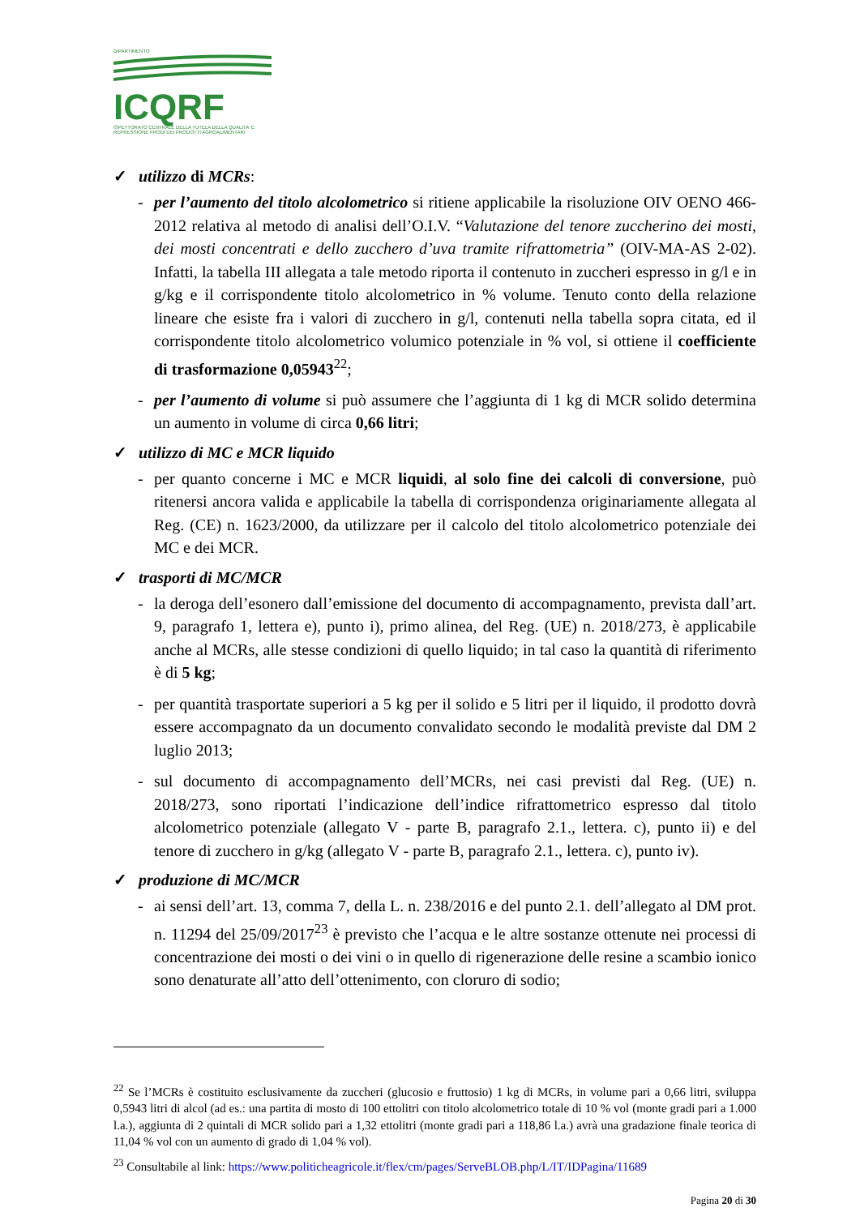DIPARTIMENTO
ICQRF
ISPETTORATO CENTRALE DELLA TUTELA DELLA QUALITA' E REPRESSIONE FRODI DEI PRODOTTI AGROALIMENTARI
✓ utilizzo di MCRs:
- per l’aumento del titolo alcolometrico si ritiene applicabile la risoluzione OIV OENO 466-2012 relativa al metodo di analisi dell’O.I.V. “Valutazione del tenore zuccherino dei mosti, dei mosti concentrati e dello zucchero d’uva tramite rifrattometria” (OIV-MA-AS 2-02). Infatti, la tabella III allegata a tale metodo riporta il contenuto in zuccheri espresso in g/l e in g/kg e il corrispondente titolo alcolometrico in % volume. Tenuto conto della relazione lineare che esiste fra i valori di zucchero in g/l, contenuti nella tabella sopra citata, ed il corrispondente titolo alcolometrico volumico potenziale in % vol, si ottiene il coefficiente di trasformazione 0,05943<sup>22</sup>;
- per l’aumento di volume si può assumere che l’aggiunta di 1 kg di MCR solido determina un aumento in volume di circa 0,66 litri;
✓ utilizzo di MC e MCR liquido
- per quanto concerne i MC e MCR liquidi, al solo fine dei calcoli di conversione, può ritenersi ancora valida e applicabile la tabella di corrispondenza originariamente allegata al Reg. (CE) n. 1623/2000, da utilizzare per il calcolo del titolo alcolometrico potenziale dei MC e dei MCR.
✓ trasporti di MC/MCR
- la deroga dell’esonero dall’emissione del documento di accompagnamento, prevista dall’art. 9, paragrafo 1, lettera e), punto i), primo alinea, del Reg. (UE) n. 2018/273, è applicabile anche al MCRs, alle stesse condizioni di quello liquido; in tal caso la quantità di riferimento è di 5 kg;
- per quantità trasportate superiori a 5 kg per il solido e 5 litri per il liquido, il prodotto dovrà essere accompagnato da un documento convalidato secondo le modalità previste dal DM 2 luglio 2013;
- sul documento di accompagnamento dell’MCRs, nei casi previsti dal Reg. (UE) n. 2018/273, sono riportati l’indicazione dell’indice rifrattometrico espresso dal titolo alcolometrico potenziale (allegato V - parte B, paragrafo 2.1., lettera. c), punto ii) e del tenore di zucchero in g/kg (allegato V - parte B, paragrafo 2.1., lettera. c), punto iv).
✓ produzione di MC/MCR
- ai sensi dell’art. 13, comma 7, della L. n. 238/2016 e del punto 2.1. dell’allegato al DM prot. n. 11294 del 25/09/2017<sup>23</sup> è previsto che l’acqua e le altre sostanze ottenute nei processi di concentrazione dei mosti o dei vini o in quello di rigenerazione delle resine a scambio ionico sono denaturate all’atto dell’ottenimento, con cloruro di sodio;
<sup>22</sup> Se l’MCRs è costituito esclusivamente da zuccheri (glucosio e fruttosio) 1 kg di MCRs, in volume pari a 0,66 litri, sviluppa 0,5943 litri di alcol (ad es.: una partita di mosto di 100 ettolitri con titolo alcolometrico totale di 10 % vol (monte gradi pari a 1.000 l.a.), aggiunta di 2 quintali di MCR solido pari a 1,32 ettolitri (monte gradi pari a 118,86 l.a.) avrà una gradazione finale teorica di 11,04 % vol con un aumento di grado di 1,04 % vol).
<sup>23</sup> Consultabile al link: https://www.politicheagricole.it/flex/cm/pages/ServeBLOB.php/L/IT/IDPagina/11689
Pagina 20 di 30